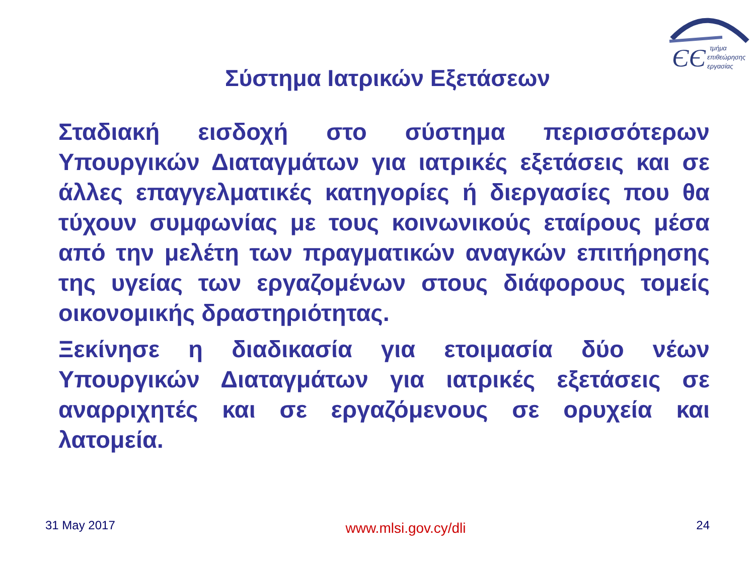ЄЄ
τμήμα
επιθεώρησης
εργασίας
Σύστημα Ιατρικών Εξετάσεων
Σταδιακή εισδοχή στο σύστημα περισσότερων Υπουργικών Διαταγμάτων για ιατρικές εξετάσεις και σε άλλες επαγγελματικές κατηγορίες ή διεργασίες που θα τύχουν συμφωνίας με τους κοινωνικούς εταίρους μέσα από την μελέτη των πραγματικών αναγκών επιτήρησης της υγείας των εργαζομένων στους διάφορους τομείς οικονομικής δραστηριότητας.
Ξεκίνησε η διαδικασία για ετοιμασία δύο νέων Υπουργικών Διαταγμάτων για ιατρικές εξετάσεις σε αναρριχητές και σε εργαζόμενους σε ορυχεία και λατομεία.
31 May 2017 www.mlsi.gov.cy/dli 24